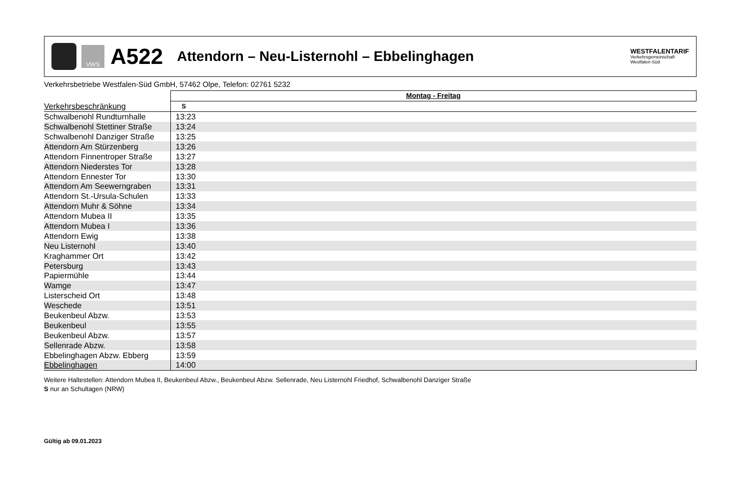VWS
A522
Attendorn – Neu-Listernohl – Ebbelinghagen
WESTFALENTARIF
Verkehrsgemeinschaft
Westfalen-Süd
Verkehrsbetriebe Westfalen-Süd GmbH, 57462 Olpe, Telefon: 02761 5232
| | Montag - Freitag |
| --- | --- |
| Verkehrsbeschränkung | S |
| Schwalbenohl Rundturnhalle | 13:23 |
| Schwalbenohl Stettiner Straße | 13:24 |
| Schwalbenohl Danziger Straße | 13:25 |
| Attendorn Am Stürzenberg | 13:26 |
| Attendorn Finnentroper Straße | 13:27 |
| Attendorn Niederstes Tor | 13:28 |
| Attendorn Ennester Tor | 13:30 |
| Attendorn Am Seewerngraben | 13:31 |
| Attendorn St.-Ursula-Schulen | 13:33 |
| Attendorn Muhr & Söhne | 13:34 |
| Attendorn Mubea II | 13:35 |
| Attendorn Mubea I | 13:36 |
| Attendorn Ewig | 13:38 |
| Neu Listernohl | 13:40 |
| Kraghammer Ort | 13:42 |
| Petersburg | 13:43 |
| Papiermühle | 13:44 |
| Wamge | 13:47 |
| Listerscheid Ort | 13:48 |
| Weschede | 13:51 |
| Beukenbeul Abzw. | 13:53 |
| Beukenbeul | 13:55 |
| Beukenbeul Abzw. | 13:57 |
| Sellenrade Abzw. | 13:58 |
| Ebbelinghagen Abzw. Ebberg | 13:59 |
| Ebbelinghagen | 14:00 |
Weitere Haltestellen: Attendorn Mubea II, Beukenbeul Abzw., Beukenbeul Abzw. Sellenrade, Neu Listernohl Friedhof, Schwalbenohl Danziger Straße
S nur an Schultagen (NRW)
Gültig ab 09.01.2023